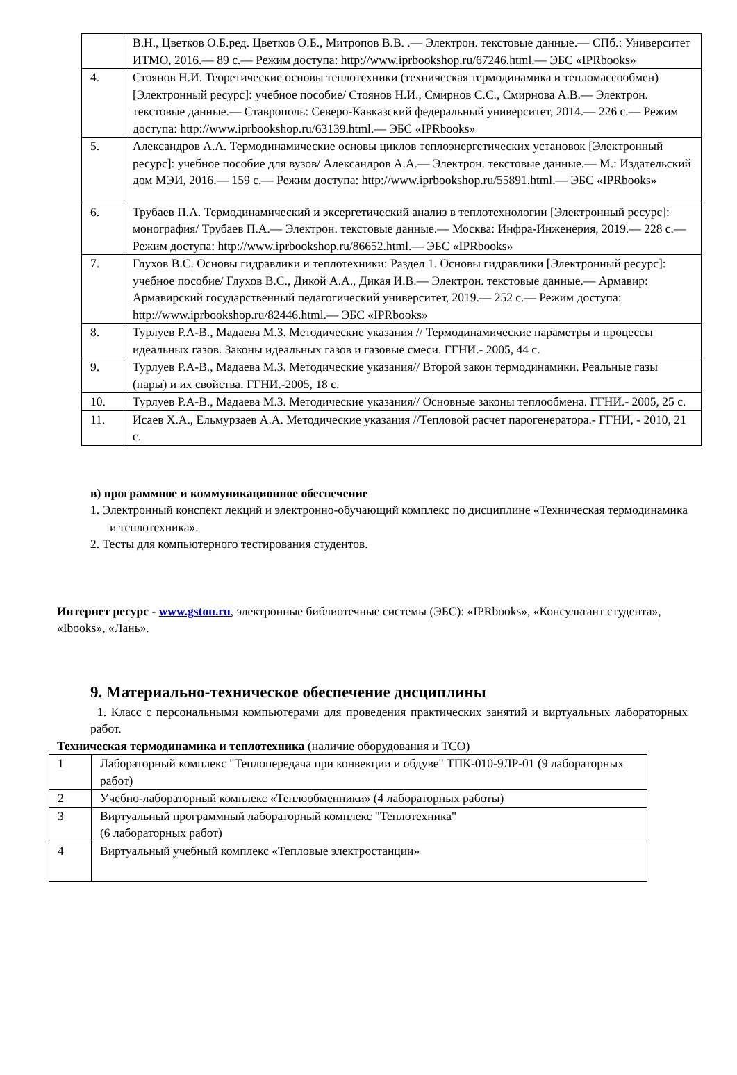| | В.Н., Цветков О.Б.ред. Цветков О.Б., Митропов В.В. .— Электрон. текстовые данные.— СПб.: Университет ИТМО, 2016.— 89 c.— Режим доступа: http://www.iprbookshop.ru/67246.html.— ЭБС «IPRbooks» |
| 4. | Стоянов Н.И. Теоретические основы теплотехники (техническая термодинамика и тепломассообмен) [Электронный ресурс]: учебное пособие/ Стоянов Н.И., Смирнов С.С., Смирнова А.В.— Электрон. текстовые данные.— Ставрополь: Северо-Кавказский федеральный университет, 2014.— 226 c.— Режим доступа: http://www.iprbookshop.ru/63139.html.— ЭБС «IPRbooks» |
| 5. | Александров А.А. Термодинамические основы циклов теплоэнергетических установок [Электронный ресурс]: учебное пособие для вузов/ Александров А.А.— Электрон. текстовые данные.— М.: Издательский дом МЭИ, 2016.— 159 c.— Режим доступа: http://www.iprbookshop.ru/55891.html.— ЭБС «IPRbooks» |
| 6. | Трубаев П.А. Термодинамический и эксергетический анализ в теплотехнологии [Электронный ресурс]: монография/ Трубаев П.А.— Электрон. текстовые данные.— Москва: Инфра-Инженерия, 2019.— 228 c.— Режим доступа: http://www.iprbookshop.ru/86652.html.— ЭБС «IPRbooks» |
| 7. | Глухов В.С. Основы гидравлики и теплотехники: Раздел 1. Основы гидравлики [Электронный ресурс]: учебное пособие/ Глухов В.С., Дикой А.А., Дикая И.В.— Электрон. текстовые данные.— Армавир: Армавирский государственный педагогический университет, 2019.— 252 c.— Режим доступа: http://www.iprbookshop.ru/82446.html.— ЭБС «IPRbooks» |
| 8. | Турлуев Р.А-В., Мадаева М.З. Методические указания // Термодинамические параметры и процессы идеальных газов. Законы идеальных газов и газовые смеси. ГГНИ.- 2005, 44 с. |
| 9. | Турлуев Р.А-В., Мадаева М.З. Методические указания// Второй закон термодинамики. Реальные газы (пары) и их свойства. ГГНИ.-2005, 18 с. |
| 10. | Турлуев Р.А-В., Мадаева М.З. Методические указания// Основные законы теплообмена. ГГНИ.- 2005, 25 с. |
| 11. | Исаев Х.А., Ельмурзаев А.А. Методические указания //Тепловой расчет парогенератора.- ГГНИ, - 2010, 21 с. |
в) программное и коммуникационное обеспечение
1. Электронный конспект лекций и электронно-обучающий комплекс по дисциплине «Техническая термодинамика и теплотехника».
2. Тесты для компьютерного тестирования студентов.
Интернет ресурс - www.gstou.ru, электронные библиотечные системы (ЭБС): «IPRbooks», «Консультант студента», «Ibooks», «Лань».
9. Материально-техническое обеспечение дисциплины
1. Класс с персональными компьютерами для проведения практических занятий и виртуальных лабораторных работ.
Техническая термодинамика и теплотехника (наличие оборудования и ТСО)
| 1 | Лабораторный комплекс "Теплопередача при конвекции и обдуве" ТПК-010-9ЛР-01 (9 лабораторных работ) |
| 2 | Учебно-лабораторный комплекс «Теплообменники» (4 лабораторных работы) |
| 3 | Виртуальный программный лабораторный комплекс "Теплотехника" (6 лабораторных работ) |
| 4 | Виртуальный учебный комплекс «Тепловые электростанции» |